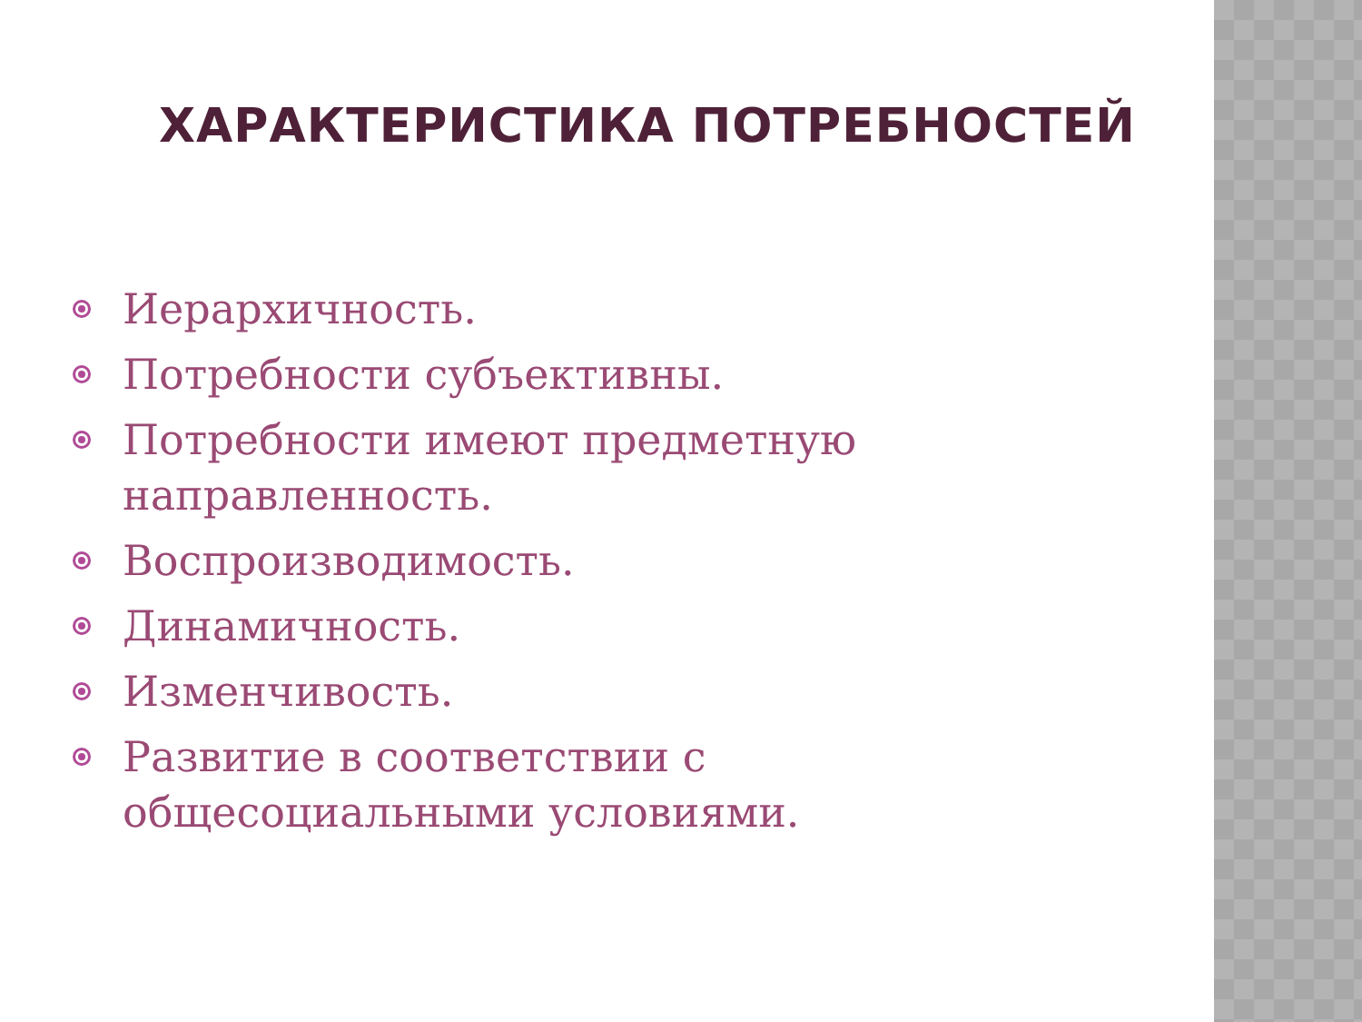ХАРАКТЕРИСТИКА ПОТРЕБНОСТЕЙ
Иерархичность.
Потребности субъективны.
Потребности имеют предметную направленность.
Воспроизводимость.
Динамичность.
Изменчивость.
Развитие в соответствии с общесоциальными условиями.